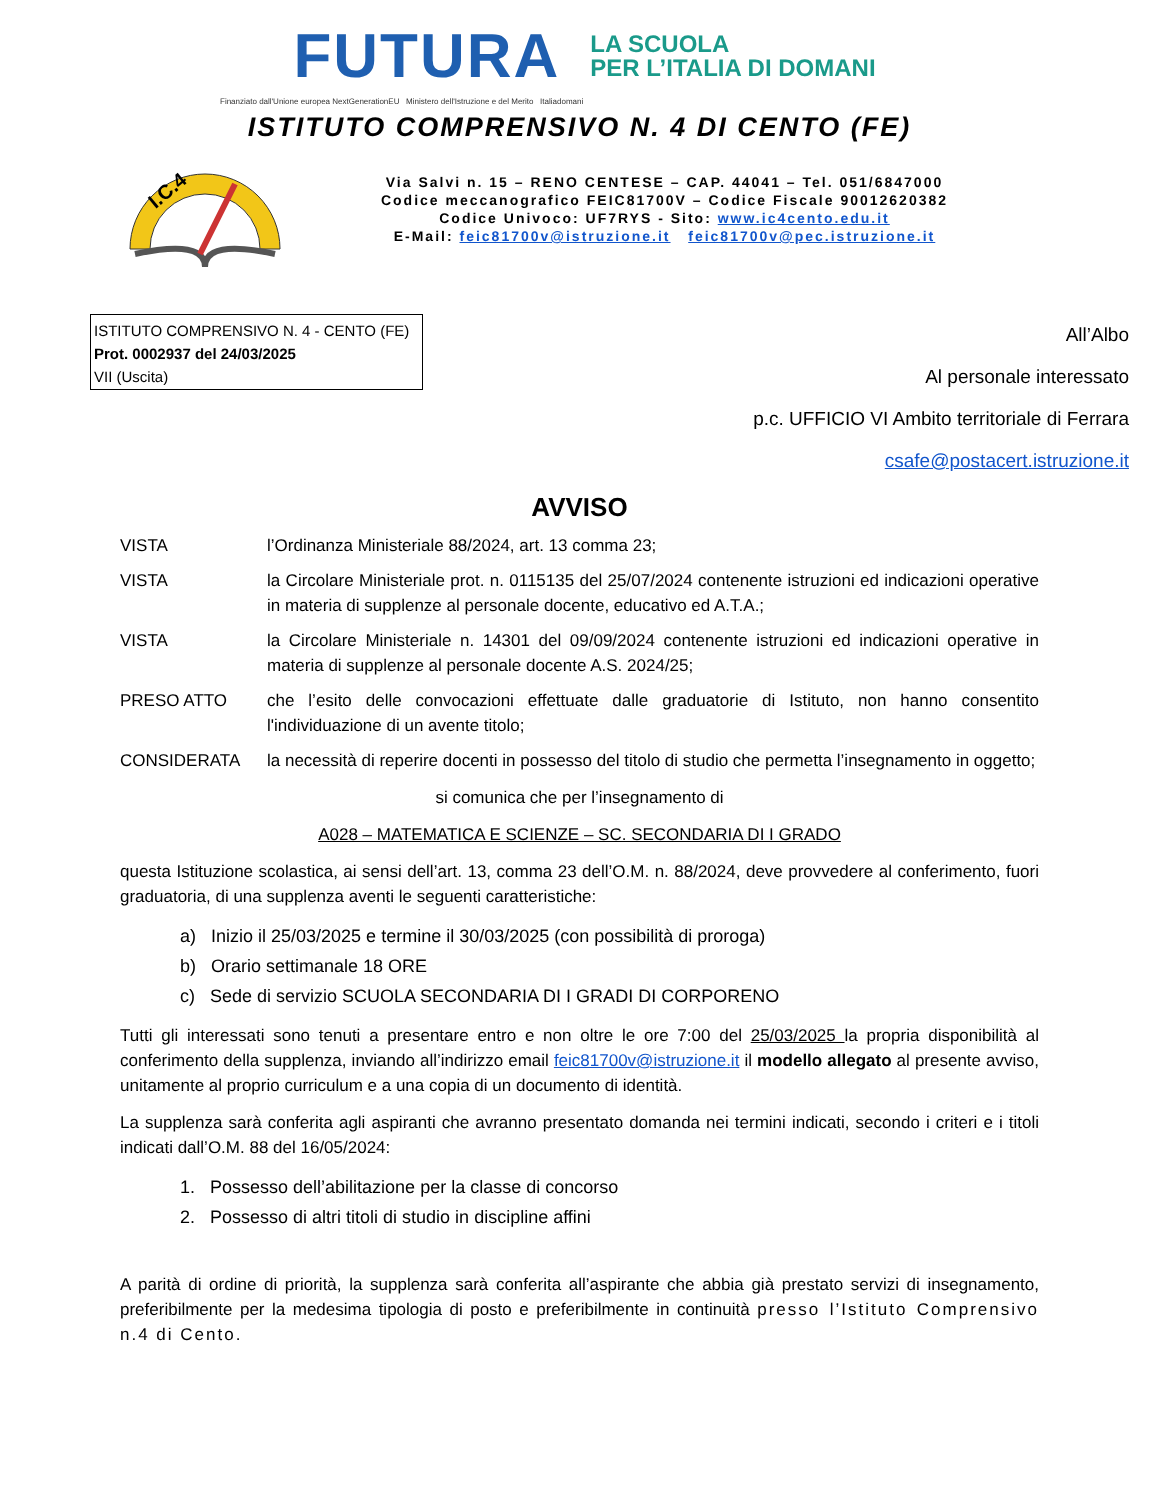FUTURA LA SCUOLA
PER L’ITALIA DI DOMANI
Finanziato dall'Unione europea NextGenerationEU Ministero dell'Istruzione e del Merito Italiadomani
ISTITUTO COMPRENSIVO N. 4 DI CENTO (FE)
I.C.4
Via Salvi n. 15 – RENO CENTESE – CAP. 44041 – Tel. 051/6847000
Codice meccanografico FEIC81700V – Codice Fiscale 90012620382
Codice Univoco: UF7RYS - Sito: www.ic4cento.edu.it
E-Mail: feic81700v@istruzione.it feic81700v@pec.istruzione.it
ISTITUTO COMPRENSIVO N. 4 - CENTO (FE)
Prot. 0002937 del 24/03/2025
VII (Uscita)
All’Albo
Al personale interessato
p.c. UFFICIO VI Ambito territoriale di Ferrara
csafe@postacert.istruzione.it
AVVISO
VISTA l’Ordinanza Ministeriale 88/2024, art. 13 comma 23;
VISTA la Circolare Ministeriale prot. n. 0115135 del 25/07/2024 contenente istruzioni ed indicazioni operative in materia di supplenze al personale docente, educativo ed A.T.A.;
VISTA la Circolare Ministeriale n. 14301 del 09/09/2024 contenente istruzioni ed indicazioni operative in materia di supplenze al personale docente A.S. 2024/25;
PRESO ATTO che l’esito delle convocazioni effettuate dalle graduatorie di Istituto, non hanno consentito l'individuazione di un avente titolo;
CONSIDERATA la necessità di reperire docenti in possesso del titolo di studio che permetta l’insegnamento in oggetto;
si comunica che per l’insegnamento di
A028 – MATEMATICA E SCIENZE – SC. SECONDARIA DI I GRADO
questa Istituzione scolastica, ai sensi dell’art. 13, comma 23 dell’O.M. n. 88/2024, deve provvedere al conferimento, fuori graduatoria, di una supplenza aventi le seguenti caratteristiche:
a) Inizio il 25/03/2025 e termine il 30/03/2025 (con possibilità di proroga)
b) Orario settimanale 18 ORE
c) Sede di servizio SCUOLA SECONDARIA DI I GRADI DI CORPORENO
Tutti gli interessati sono tenuti a presentare entro e non oltre le ore 7:00 del 25/03/2025 la propria disponibilità al conferimento della supplenza, inviando all’indirizzo email feic81700v@istruzione.it il modello allegato al presente avviso, unitamente al proprio curriculum e a una copia di un documento di identità.
La supplenza sarà conferita agli aspiranti che avranno presentato domanda nei termini indicati, secondo i criteri e i titoli indicati dall’O.M. 88 del 16/05/2024:
1. Possesso dell’abilitazione per la classe di concorso
2. Possesso di altri titoli di studio in discipline affini
A parità di ordine di priorità, la supplenza sarà conferita all’aspirante che abbia già prestato servizi di insegnamento, preferibilmente per la medesima tipologia di posto e preferibilmente in continuità presso l’Istituto Comprensivo n.4 di Cento.